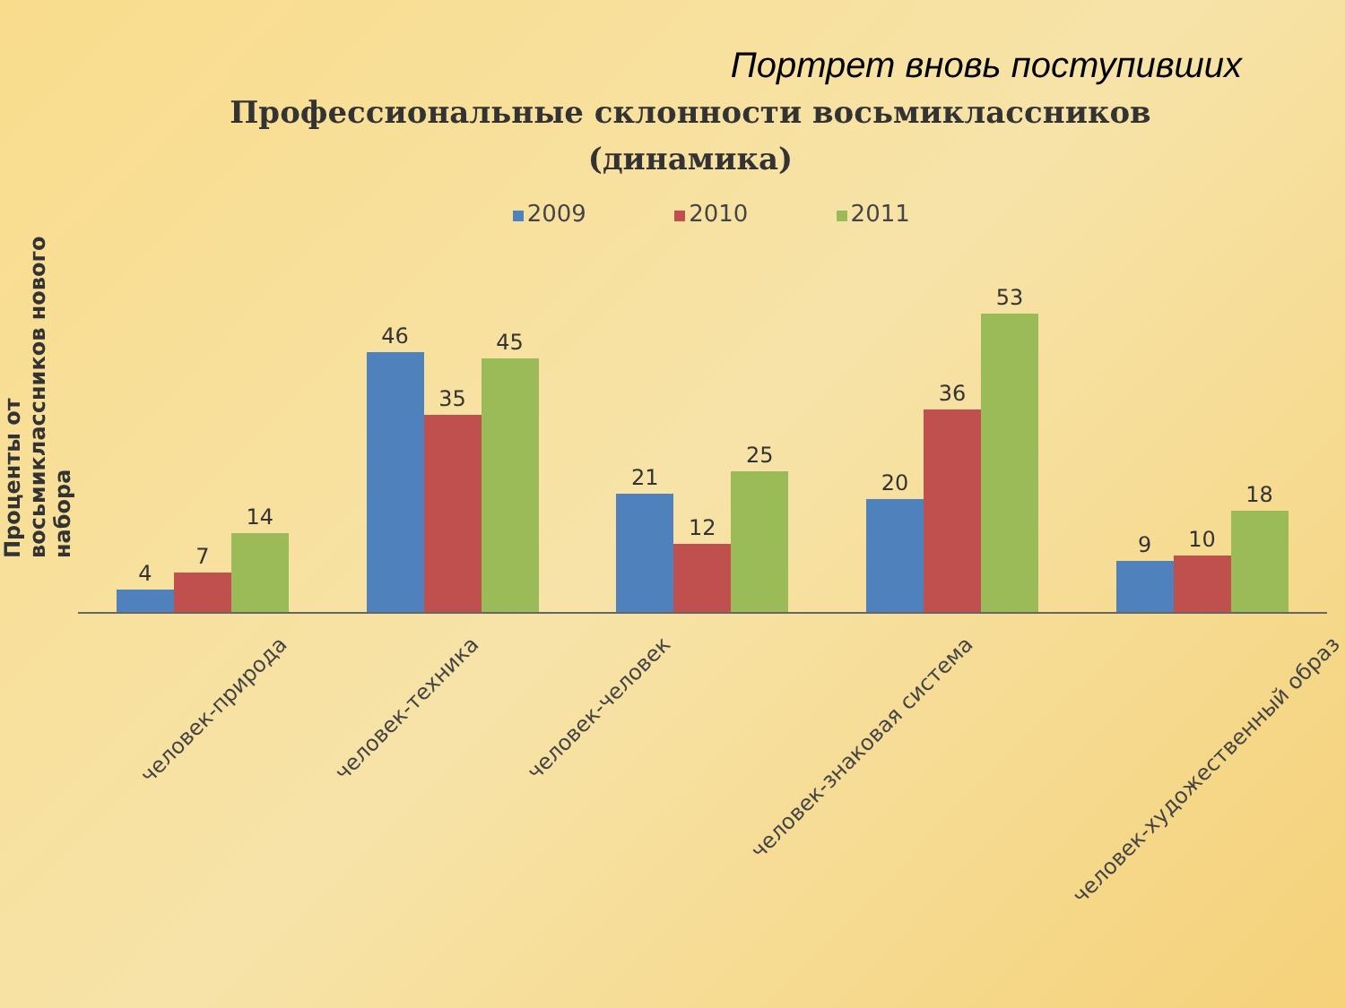Портрет вновь поступивших
Профессиональные склонности восьмиклассников
(динамика)
Проценты от восьмиклассников нового набора
2009 2010 2011
4
7
14
46
35
45
21
12
25
20
36
53
9
10
18
человек-природа
человек-техника
человек-человек
человек-знаковая система
человек-художественный образ